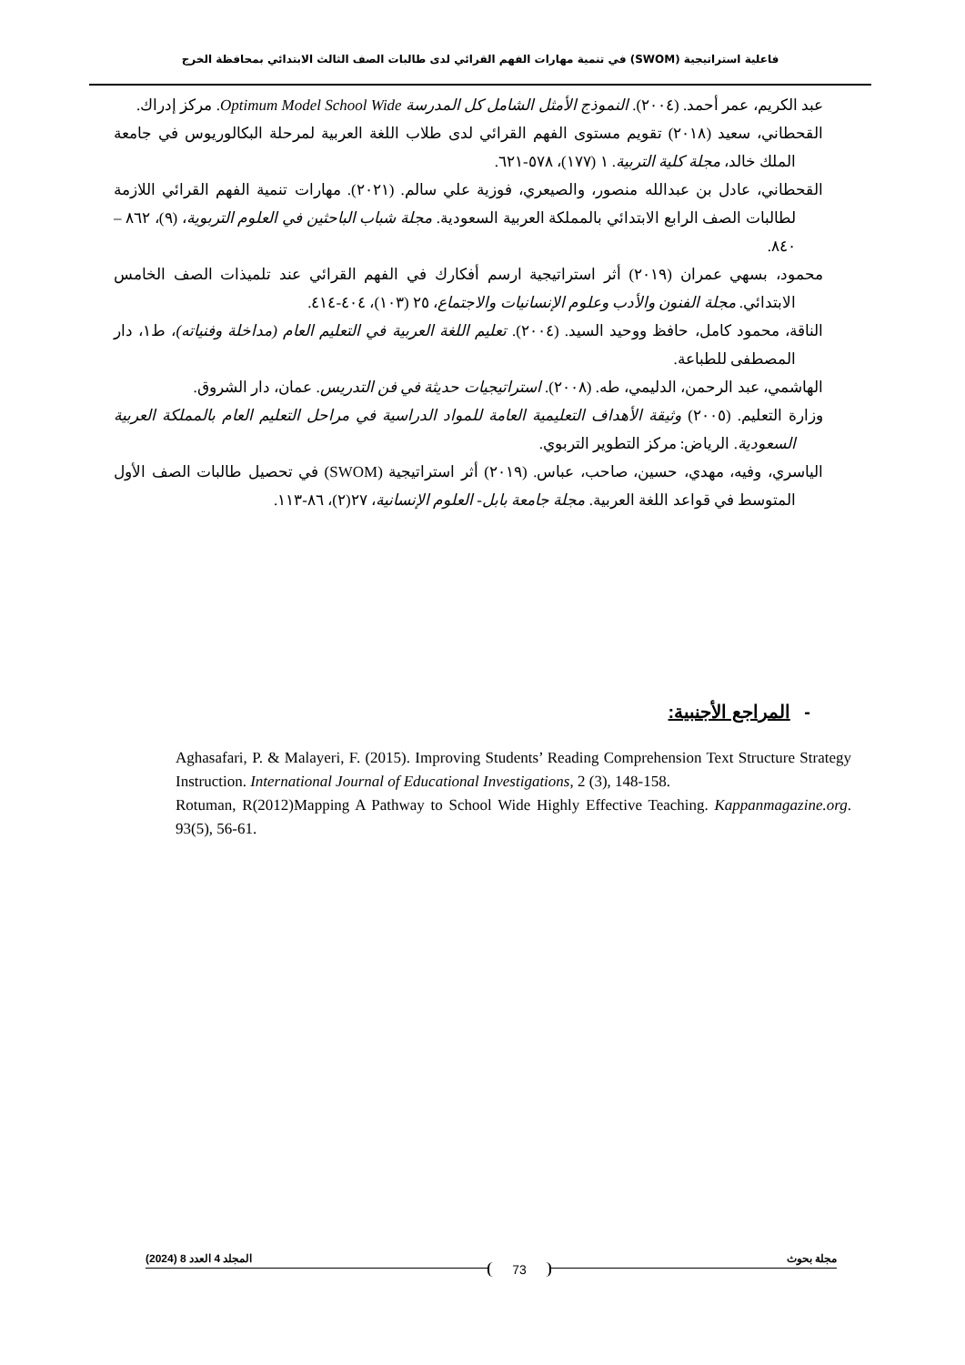فاعلية استراتيجية (SWOM) في تنمية مهارات الفهم القرائي لدى طالبات الصف الثالث الابتدائي بمحافظة الخرج
عبد الكريم، عمر أحمد. (٢٠٠٤). النموذج الأمثل الشامل كل المدرسة Optimum Model School Wide. مركز إدراك.
القحطاني، سعيد (٢٠١٨) تقويم مستوى الفهم القرائي لدى طلاب اللغة العربية لمرحلة البكالوريوس في جامعة الملك خالد، مجلة كلية التربية. ١ (١٧٧)، ٥٧٨-٦٢١.
القحطاني، عادل بن عبدالله منصور، والصيعري، فوزية علي سالم. (٢٠٢١). مهارات تنمية الفهم القرائي اللازمة لطالبات الصف الرابع الابتدائي بالمملكة العربية السعودية. مجلة شباب الباحثين في العلوم التربوية، (٩)، ٨٦٢ – ٨٤٠.
محمود، بسهي عمران (٢٠١٩) أثر استراتيجية ارسم أفكارك في الفهم القرائي عند تلميذات الصف الخامس الابتدائي. مجلة الفنون والأدب وعلوم الإنسانيات والاجتماع، ٢٥ (١٠٣)، ٤٠٤-٤١٤.
الناقة، محمود كامل، حافظ ووحيد السيد. (٢٠٠٤). تعليم اللغة العربية في التعليم العام (مداخلة وفنياته)، ط١، دار المصطفى للطباعة.
الهاشمي، عبد الرحمن، الدليمي، طه. (٢٠٠٨). استراتيجيات حديثة في فن التدريس. عمان، دار الشروق.
وزارة التعليم. (٢٠٠٥) وثيقة الأهداف التعليمية العامة للمواد الدراسية في مراحل التعليم العام بالمملكة العربية السعودية. الرياض: مركز التطوير التربوي.
الياسري، وفيه، مهدي، حسين، صاحب، عباس. (٢٠١٩) أثر استراتيجية (SWOM) في تحصيل طالبات الصف الأول المتوسط في قواعد اللغة العربية. مجلة جامعة بابل- العلوم الإنسانية، ٢٧(٢)، ٨٦-١١٣.
- المراجع الأجنبية:
Aghasafari, P. & Malayeri, F. (2015). Improving Students’ Reading Comprehension Text Structure Strategy Instruction. International Journal of Educational Investigations, 2 (3), 148-158.
Rotuman, R(2012)Mapping A Pathway to School Wide Highly Effective Teaching. Kappanmagazine.org. 93(5), 56-61.
مجلة بحوث 73 المجلد 4 العدد 8 (2024)